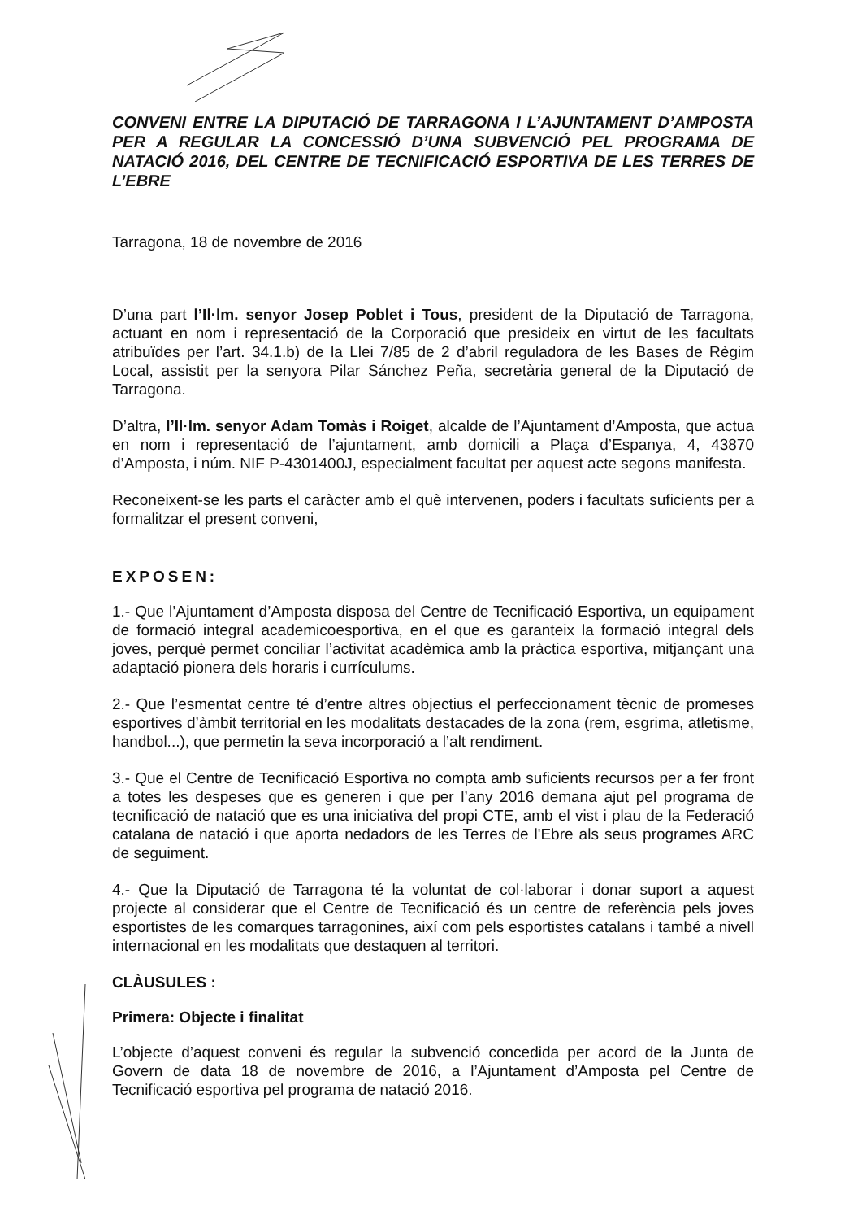CONVENI ENTRE LA DIPUTACIÓ DE TARRAGONA I L’AJUNTAMENT D’AMPOSTA PER A REGULAR LA CONCESSIÓ D’UNA SUBVENCIÓ PEL PROGRAMA DE NATACIÓ 2016, DEL CENTRE DE TECNIFICACIÓ ESPORTIVA DE LES TERRES DE L’EBRE
Tarragona, 18 de novembre de 2016
D’una part l’Il·lm. senyor Josep Poblet i Tous, president de la Diputació de Tarragona, actuant en nom i representació de la Corporació que presideix en virtut de les facultats atribuïdes per l’art. 34.1.b) de la Llei 7/85 de 2 d’abril reguladora de les Bases de Règim Local, assistit per la senyora Pilar Sánchez Peña, secretària general de la Diputació de Tarragona.
D’altra, l’Il·lm. senyor Adam Tomàs i Roiget, alcalde de l’Ajuntament d’Amposta, que actua en nom i representació de l’ajuntament, amb domicili a Plaça d’Espanya, 4, 43870 d’Amposta, i núm. NIF P-4301400J, especialment facultat per aquest acte segons manifesta.
Reconeixent-se les parts el caràcter amb el què intervenen, poders i facultats suficients per a formalitzar el present conveni,
EXPOSEN:
1.- Que l’Ajuntament d’Amposta disposa del Centre de Tecnificació Esportiva, un equipament de formació integral academicoesportiva, en el que es garanteix la formació integral dels joves, perquè permet conciliar l’activitat acadèmica amb la pràctica esportiva, mitjançant una adaptació pionera dels horaris i currículums.
2.- Que l’esmentat centre té d’entre altres objectius el perfeccionament tècnic de promeses esportives d’àmbit territorial en les modalitats destacades de la zona (rem, esgrima, atletisme, handbol...), que permetin la seva incorporació a l’alt rendiment.
3.- Que el Centre de Tecnificació Esportiva no compta amb suficients recursos per a fer front a totes les despeses que es generen i que per l’any 2016 demana ajut pel programa de tecnificació de natació que es una iniciativa del propi CTE, amb el vist i plau de la Federació catalana de natació i que aporta nedadors de les Terres de l'Ebre als seus programes ARC de seguiment.
4.- Que la Diputació de Tarragona té la voluntat de col·laborar i donar suport a aquest projecte al considerar que el Centre de Tecnificació és un centre de referència pels joves esportistes de les comarques tarragonines, així com pels esportistes catalans i també a nivell internacional en les modalitats que destaquen al territori.
CLÀUSULES :
Primera: Objecte i finalitat
L’objecte d’aquest conveni és regular la subvenció concedida per acord de la Junta de Govern de data 18 de novembre de 2016, a l’Ajuntament d’Amposta pel Centre de Tecnificació esportiva pel programa de natació 2016.